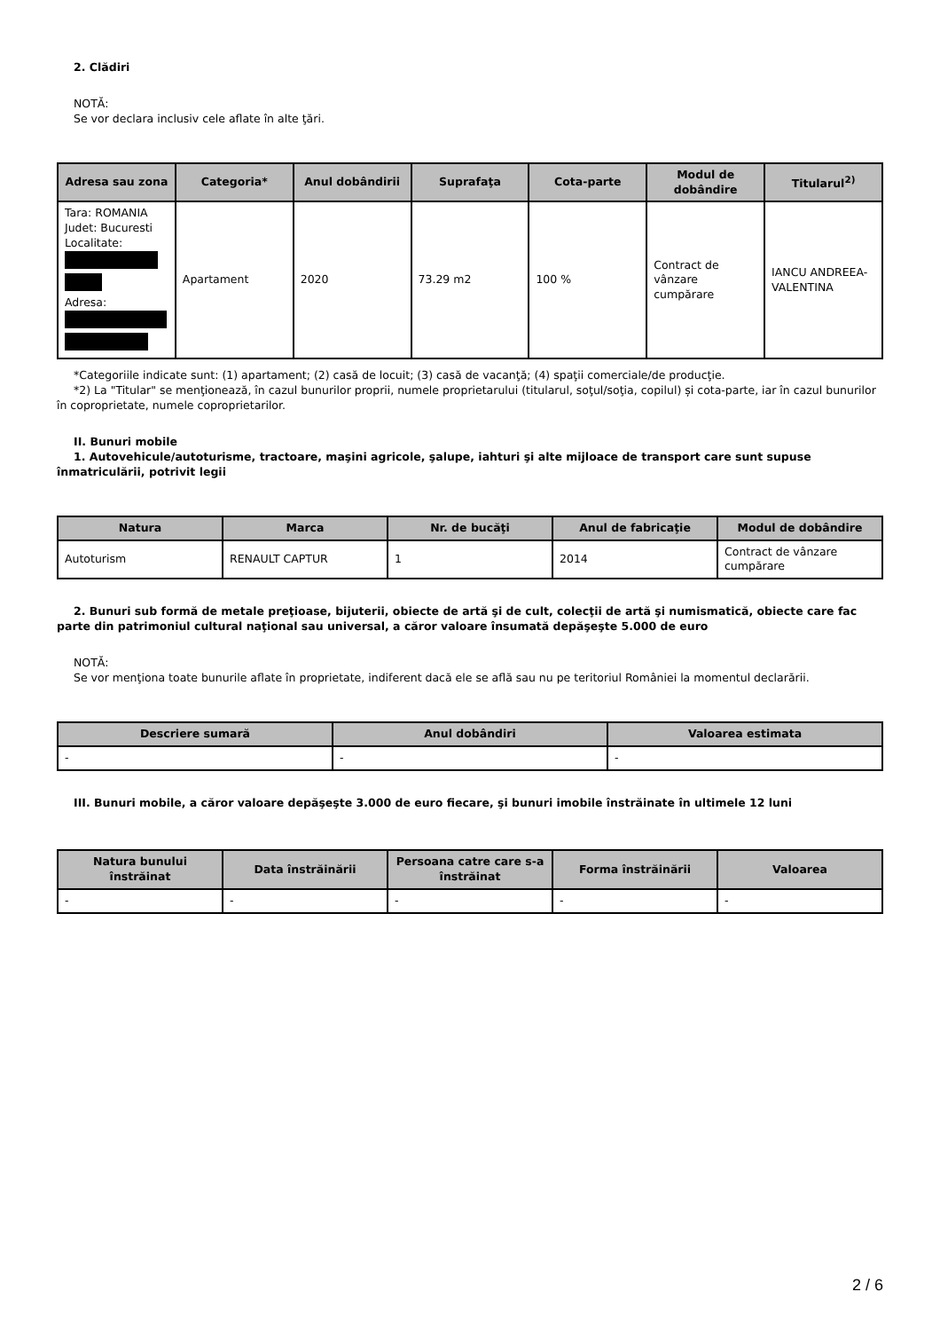2. Clădiri
NOTĂ:
Se vor declara inclusiv cele aflate în alte ţări.
| Adresa sau zona | Categoria* | Anul dobândirii | Suprafaţa | Cota-parte | Modul de dobândire | Titularul<sup>2)</sup> |
| --- | --- | --- | --- | --- | --- | --- |
| Tara: ROMANIA Judet: Bucuresti Localitate: Adresa: | Apartament | 2020 | 73.29 m2 | 100 % | Contract de vânzare cumpărare | IANCU ANDREEA-VALENTINA |
*Categoriile indicate sunt: (1) apartament; (2) casă de locuit; (3) casă de vacanţă; (4) spaţii comerciale/de producţie.
*2) La "Titular" se menţionează, în cazul bunurilor proprii, numele proprietarului (titularul, soţul/soţia, copilul) și cota-parte, iar în cazul bunurilor în coproprietate, numele coproprietarilor.
II. Bunuri mobile
1. Autovehicule/autoturisme, tractoare, maşini agricole, şalupe, iahturi şi alte mijloace de transport care sunt supuse înmatriculării, potrivit legii
| Natura | Marca | Nr. de bucăţi | Anul de fabricaţie | Modul de dobândire |
| --- | --- | --- | --- | --- |
| Autoturism | RENAULT CAPTUR | 1 | 2014 | Contract de vânzare cumpărare |
2. Bunuri sub formă de metale preţioase, bijuterii, obiecte de artă şi de cult, colecţii de artă şi numismatică, obiecte care fac parte din patrimoniul cultural naţional sau universal, a căror valoare însumată depăşeşte 5.000 de euro
NOTĂ:
Se vor menţiona toate bunurile aflate în proprietate, indiferent dacă ele se află sau nu pe teritoriul României la momentul declarării.
| Descriere sumară | Anul dobândiri | Valoarea estimata |
| --- | --- | --- |
| - | - | - |
III. Bunuri mobile, a căror valoare depăşeşte 3.000 de euro fiecare, şi bunuri imobile înstrăinate în ultimele 12 luni
| Natura bunului înstrăinat | Data înstrăinării | Persoana catre care s-a înstrăinat | Forma înstrăinării | Valoarea |
| --- | --- | --- | --- | --- |
| - | - | - | - | - |
2 / 6